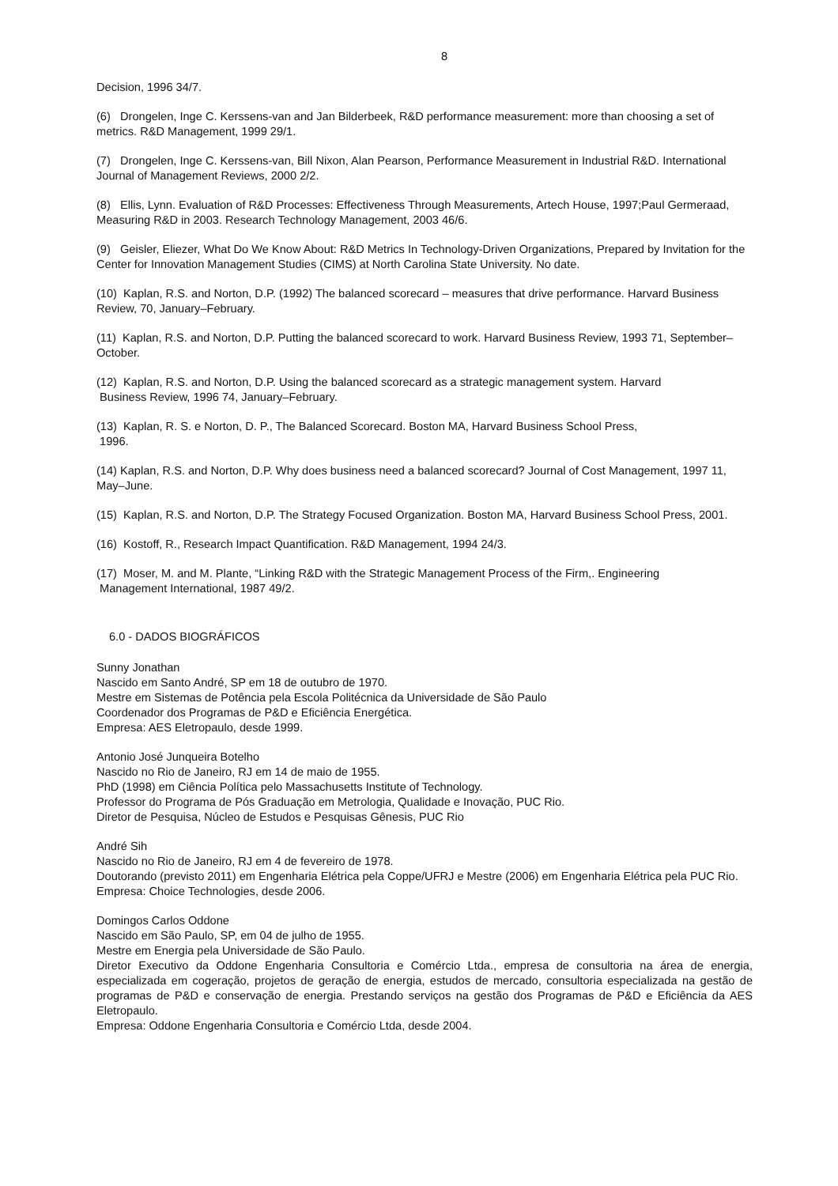8
Decision, 1996 34/7.
(6) Drongelen, Inge C. Kerssens-van and Jan Bilderbeek, R&D performance measurement: more than choosing a set of metrics. R&D Management, 1999 29/1.
(7) Drongelen, Inge C. Kerssens-van, Bill Nixon, Alan Pearson, Performance Measurement in Industrial R&D. International Journal of Management Reviews, 2000 2/2.
(8) Ellis, Lynn. Evaluation of R&D Processes: Effectiveness Through Measurements, Artech House, 1997;Paul Germeraad, Measuring R&D in 2003. Research Technology Management, 2003 46/6.
(9) Geisler, Eliezer, What Do We Know About: R&D Metrics In Technology-Driven Organizations, Prepared by Invitation for the Center for Innovation Management Studies (CIMS) at North Carolina State University. No date.
(10) Kaplan, R.S. and Norton, D.P. (1992) The balanced scorecard – measures that drive performance. Harvard Business Review, 70, January–February.
(11) Kaplan, R.S. and Norton, D.P. Putting the balanced scorecard to work. Harvard Business Review, 1993 71, September–October.
(12) Kaplan, R.S. and Norton, D.P. Using the balanced scorecard as a strategic management system. Harvard
Business Review, 1996 74, January–February.
(13) Kaplan, R. S. e Norton, D. P., The Balanced Scorecard. Boston MA, Harvard Business School Press,
1996.
(14) Kaplan, R.S. and Norton, D.P. Why does business need a balanced scorecard? Journal of Cost Management, 1997 11, May–June.
(15) Kaplan, R.S. and Norton, D.P. The Strategy Focused Organization. Boston MA, Harvard Business School Press, 2001.
(16) Kostoff, R., Research Impact Quantification. R&D Management, 1994 24/3.
(17) Moser, M. and M. Plante, “Linking R&D with the Strategic Management Process of the Firm,. Engineering
Management International, 1987 49/2.
6.0 - DADOS BIOGRÁFICOS
Sunny Jonathan
Nascido em Santo André, SP em 18 de outubro de 1970.
Mestre em Sistemas de Potência pela Escola Politécnica da Universidade de São Paulo
Coordenador dos Programas de P&D e Eficiência Energética.
Empresa: AES Eletropaulo, desde 1999.
Antonio José Junqueira Botelho
Nascido no Rio de Janeiro, RJ em 14 de maio de 1955.
PhD (1998) em Ciência Política pelo Massachusetts Institute of Technology.
Professor do Programa de Pós Graduação em Metrologia, Qualidade e Inovação, PUC Rio.
Diretor de Pesquisa, Núcleo de Estudos e Pesquisas Gênesis, PUC Rio
André Sih
Nascido no Rio de Janeiro, RJ em 4 de fevereiro de 1978.
Doutorando (previsto 2011) em Engenharia Elétrica pela Coppe/UFRJ e Mestre (2006) em Engenharia Elétrica pela PUC Rio.
Empresa: Choice Technologies, desde 2006.
Domingos Carlos Oddone
Nascido em São Paulo, SP, em 04 de julho de 1955.
Mestre em Energia pela Universidade de São Paulo.
Diretor Executivo da Oddone Engenharia Consultoria e Comércio Ltda., empresa de consultoria na área de energia, especializada em cogeração, projetos de geração de energia, estudos de mercado, consultoria especializada na gestão de programas de P&D e conservação de energia. Prestando serviços na gestão dos Programas de P&D e Eficiência da AES Eletropaulo.
Empresa: Oddone Engenharia Consultoria e Comércio Ltda, desde 2004.